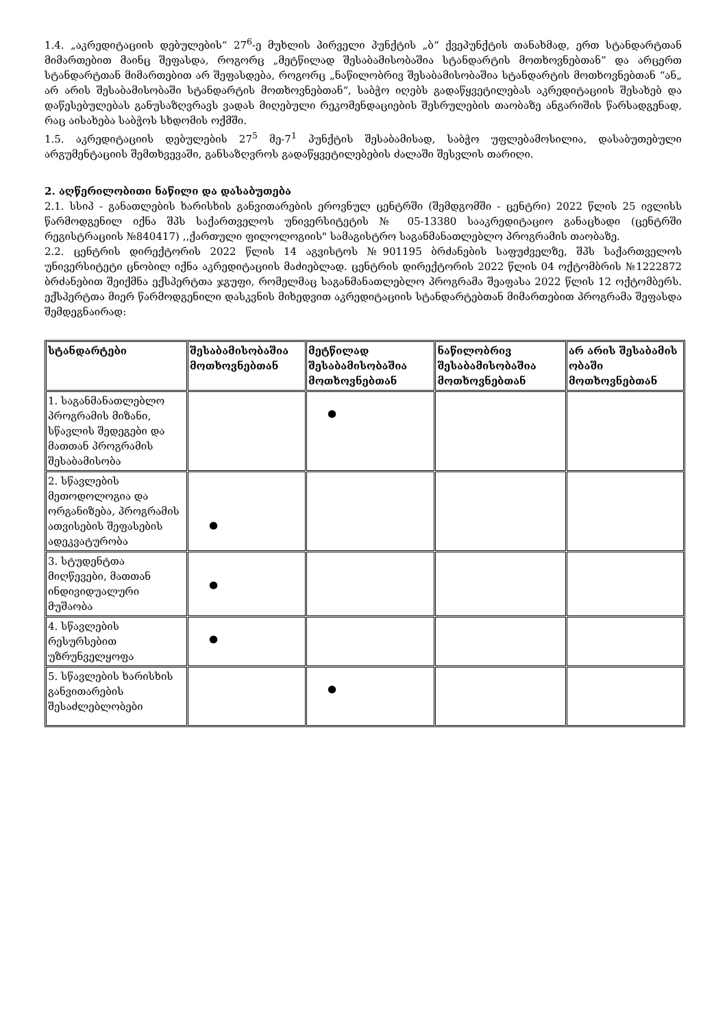1.4. „აკრედიტაციის დებულების“ 27<sup>6</sup>-ე მუხლის პირველი პუნქტის „ბ“ ქვეპუნქტის თანახმად, ერთ სტანდარტთან მიმართებით მაინც შეფასდა, როგორც „მეტწილად შესაბამისობაშია სტანდარტის მოთხოვნებთან” და არცერთ სტანდარტთან მიმართებით არ შეფასდება, როგორც „ნაწილობრივ შესაბამისობაშია სტანდარტის მოთხოვნებთან “ან„ არ არის შესაბამისობაში სტანდარტის მოთხოვნებთან“, საბჭო იღებს გადაწყვეტილებას აკრედიტაციის შესახებ და დაწესებულებას განუსაზღვრავს ვადას მიღებული რეკომენდაციების შესრულების თაობაზე ანგარიშის წარსადგენად, რაც აისახება საბჭოს სხდომის ოქმში.
1.5. აკრედიტაციის დებულების 27<sup>5</sup> მე-7<sup>1</sup> პუნქტის შესაბამისად, საბჭო უფლებამოსილია, დასაბუთებული არგუმენტაციის შემთხვევაში, განსაზღვროს გადაწყვეტილებების ძალაში შესვლის თარიღი.
2. აღწერილობითი ნაწილი და დასაბუთება
2.1. სსიპ - განათლების ხარისხის განვითარების ეროვნულ ცენტრში (შემდგომში - ცენტრი) 2022 წლის 25 ივლისს წარმოდგენილ იქნა შპს საქართველოს უნივერსიტეტის № 05-13380 სააკრედიტაციო განაცხადი (ცენტრში რეგისტრაციის №840417) ,,ქართული ფილოლოგიის" სამაგისტრო საგანმანათლებლო პროგრამის თაობაზე.
2.2. ცენტრის დირექტორის 2022 წლის 14 აგვისტოს №901195 ბრძანების საფუძველზე, შპს საქართველოს უნივერსიტეტი ცნობილ იქნა აკრედიტაციის მაძიებლად. ცენტრის დირექტორის 2022 წლის 04 ოქტომბრის №1222872 ბრძანებით შეიქმნა ექსპერტთა ჯგუფი, რომელმაც საგანმანათლებლო პროგრამა შეაფასა 2022 წლის 12 ოქტომბერს. ექსპერტთა მიერ წარმოდგენილი დასკვნის მიხედვით აკრედიტაციის სტანდარტებთან მიმართებით პროგრამა შეფასდა შემდეგნაირად:
| სტანდარტები | შესაბამისობაშია მოთხოვნებთან | მეტწილად შესაბამისობაშია მოთხოვნებთან | ნაწილობრივ შესაბამისობაშია მოთხოვნებთან | არ არის შესაბამის ობაში მოთხოვნებთან |
| --- | --- | --- | --- | --- |
| 1. საგანმანათლებლო პროგრამის მიზანი, სწავლის შედეგები და მათთან პროგრამის შესაბამისობა | | ● | | |
| 2. სწავლების მეთოდოლოგია და ორგანიზება, პროგრამის ათვისების შეფასების ადეკვატურობა | ● | | | |
| 3. სტუდენტთა მიღწევები, მათთან ინდივიდუალური მუშაობა | ● | | | |
| 4. სწავლების რესურსებით უზრუნველყოფა | ● | | | |
| 5. სწავლების ხარისხის განვითარების შესაძლებლობები | | ● | | |